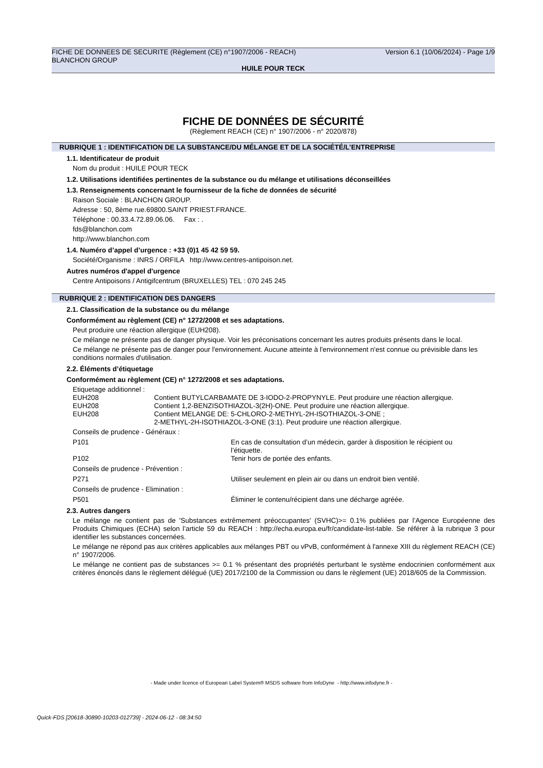Version 6.1 (10/06/2024) - Page 1/9 FICHE DE DONNEES DE SECURITE (Règlement (CE) n°1907/2006 - REACH)
BLANCHON GROUP
HUILE POUR TECK
FICHE DE DONNÉES DE SÉCURITÉ
(Règlement REACH (CE) n° 1907/2006 - n° 2020/878)
RUBRIQUE 1 : IDENTIFICATION DE LA SUBSTANCE/DU MÉLANGE ET DE LA SOCIÉTÉ/L’ENTREPRISE
1.1. Identificateur de produit
Nom du produit : HUILE POUR TECK
1.2. Utilisations identifiées pertinentes de la substance ou du mélange et utilisations déconseillées
1.3. Renseignements concernant le fournisseur de la fiche de données de sécurité
Raison Sociale : BLANCHON GROUP.
Adresse : 50, 8ème rue.69800.SAINT PRIEST.FRANCE.
Téléphone : 00.33.4.72.89.06.06. Fax : .
fds@blanchon.com
http://www.blanchon.com
1.4. Numéro d’appel d’urgence : +33 (0)1 45 42 59 59.
Société/Organisme : INRS / ORFILA http://www.centres-antipoison.net.
Autres numéros d'appel d'urgence
Centre Antipoisons / Antigifcentrum (BRUXELLES) TEL : 070 245 245
RUBRIQUE 2 : IDENTIFICATION DES DANGERS
2.1. Classification de la substance ou du mélange
Conformément au règlement (CE) n° 1272/2008 et ses adaptations.
Peut produire une réaction allergique (EUH208).
Ce mélange ne présente pas de danger physique. Voir les préconisations concernant les autres produits présents dans le local.
Ce mélange ne présente pas de danger pour l'environnement. Aucune atteinte à l'environnement n'est connue ou prévisible dans les conditions normales d'utilisation.
2.2. Éléments d’étiquetage
Conformément au règlement (CE) n° 1272/2008 et ses adaptations.
Etiquetage additionnel :
| EUH208 | Contient BUTYLCARBAMATE DE 3-IODO-2-PROPYNYLE. Peut produire une réaction allergique. |
| EUH208 | Contient 1,2-BENZISOTHIAZOL-3(2H)-ONE. Peut produire une réaction allergique. |
| EUH208 | Contient MELANGE DE: 5-CHLORO-2-METHYL-2H-ISOTHIAZOL-3-ONE ; 2-METHYL-2H-ISOTHIAZOL-3-ONE (3:1). Peut produire une réaction allergique. |
| Conseils de prudence - Généraux : | |
| P101 | En cas de consultation d’un médecin, garder à disposition le récipient ou l’étiquette. |
| P102 | Tenir hors de portée des enfants. |
| Conseils de prudence - Prévention : | |
| P271 | Utiliser seulement en plein air ou dans un endroit bien ventilé. |
| Conseils de prudence - Elimination : | |
| P501 | Éliminer le contenu/récipient dans une décharge agréée. |
2.3. Autres dangers
Le mélange ne contient pas de 'Substances extrêmement préoccupantes' (SVHC)>= 0.1% publiées par l’Agence Européenne des Produits Chimiques (ECHA) selon l’article 59 du REACH : http://echa.europa.eu/fr/candidate-list-table. Se référer à la rubrique 3 pour identifier les substances concernées.
Le mélange ne répond pas aux critères applicables aux mélanges PBT ou vPvB, conformément à l'annexe XIII du règlement REACH (CE) n° 1907/2006.
Le mélange ne contient pas de substances >= 0.1 % présentant des propriétés perturbant le système endocrinien conformément aux critères énoncés dans le règlement délégué (UE) 2017/2100 de la Commission ou dans le règlement (UE) 2018/605 de la Commission.
- Made under licence of European Label System® MSDS software from InfoDyne - http://www.infodyne.fr -
Quick-FDS [20618-30890-10203-012739] - 2024-06-12 - 08:34:50